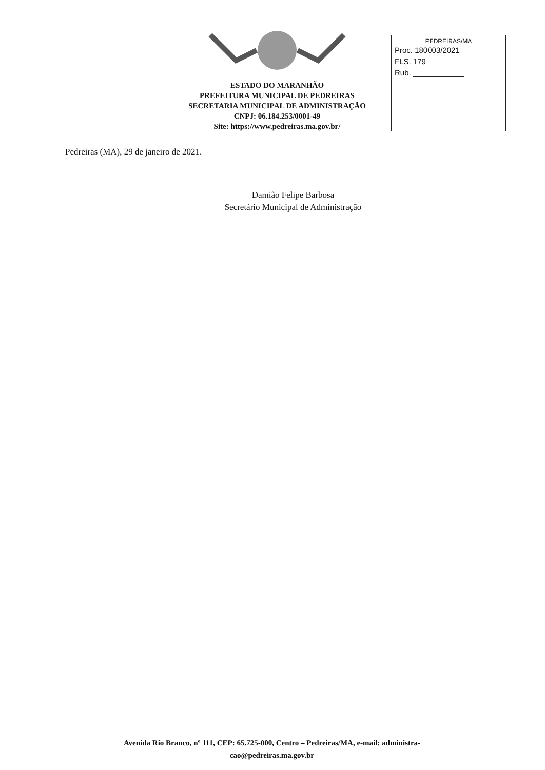ESTADO DO MARANHÃO
PREFEITURA MUNICIPAL DE PEDREIRAS
SECRETARIA MUNICIPAL DE ADMINISTRAÇÃO
CNPJ: 06.184.253/0001-49
Site: https://www.pedreiras.ma.gov.br/
PEDREIRAS/MA
Proc. 180003/2021
FLS. 179
Rub. ____________
Pedreiras (MA), 29 de janeiro de 2021.
Damião Felipe Barbosa
Secretário Municipal de Administração
Avenida Rio Branco, nº 111, CEP: 65.725-000, Centro – Pedreiras/MA, e-mail: administra-
cao@pedreiras.ma.gov.br